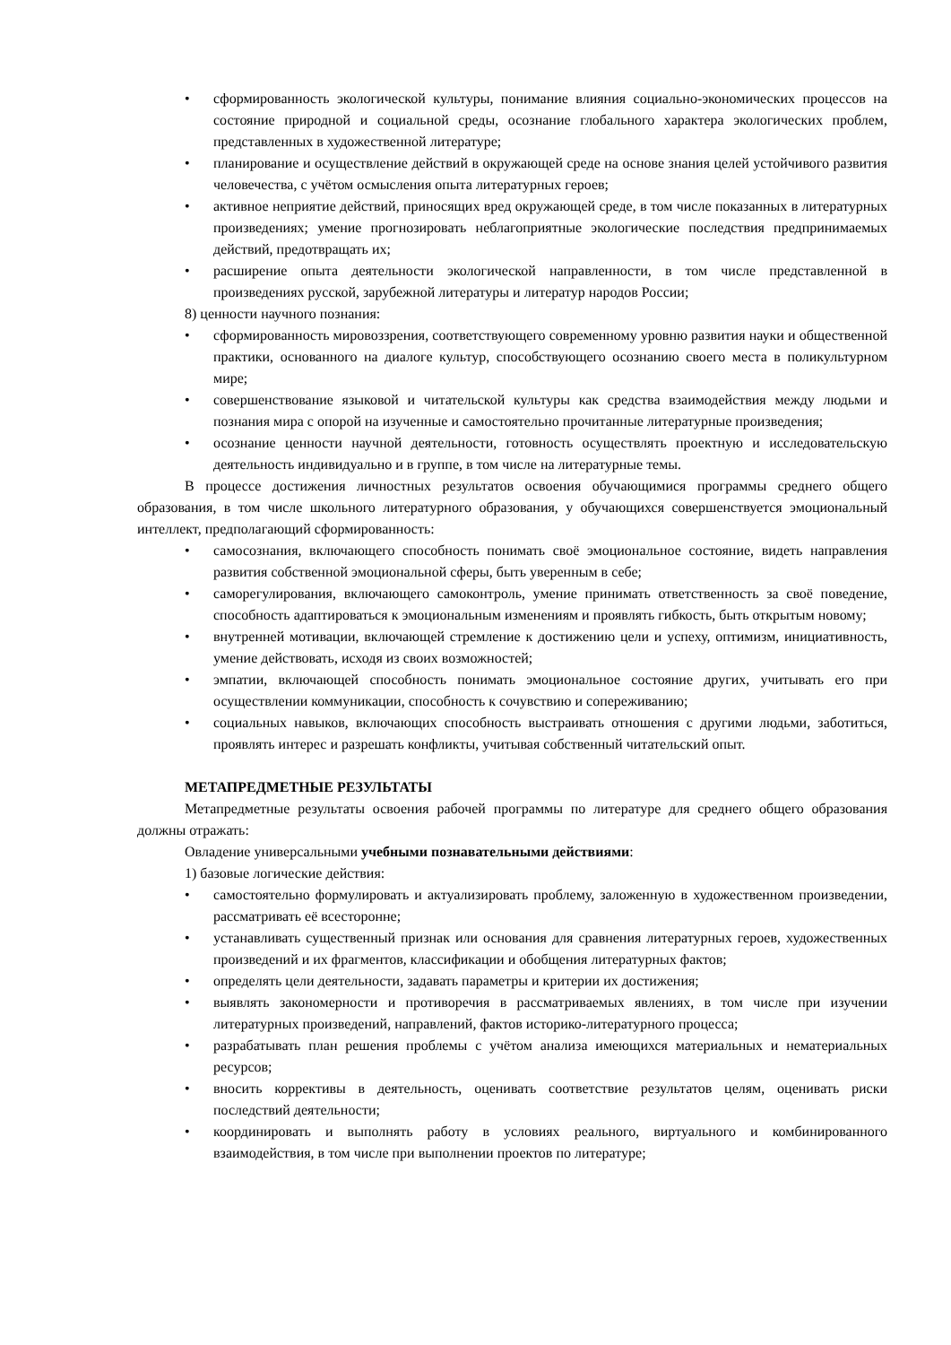• сформированность экологической культуры, понимание влияния социально-экономических процессов на состояние природной и социальной среды, осознание глобального характера экологических проблем, представленных в художественной литературе;
• планирование и осуществление действий в окружающей среде на основе знания целей устойчивого развития человечества, с учётом осмысления опыта литературных героев;
• активное неприятие действий, приносящих вред окружающей среде, в том числе показанных в литературных произведениях; умение прогнозировать неблагоприятные экологические последствия предпринимаемых действий, предотвращать их;
• расширение опыта деятельности экологической направленности, в том числе представленной в произведениях русской, зарубежной литературы и литератур народов России;
8) ценности научного познания:
• сформированность мировоззрения, соответствующего современному уровню развития науки и общественной практики, основанного на диалоге культур, способствующего осознанию своего места в поликультурном мире;
• совершенствование языковой и читательской культуры как средства взаимодействия между людьми и познания мира с опорой на изученные и самостоятельно прочитанные литературные произведения;
• осознание ценности научной деятельности, готовность осуществлять проектную и исследовательскую деятельность индивидуально и в группе, в том числе на литературные темы.
В процессе достижения личностных результатов освоения обучающимися программы среднего общего образования, в том числе школьного литературного образования, у обучающихся совершенствуется эмоциональный интеллект, предполагающий сформированность:
• самосознания, включающего способность понимать своё эмоциональное состояние, видеть направления развития собственной эмоциональной сферы, быть уверенным в себе;
• саморегулирования, включающего самоконтроль, умение принимать ответственность за своё поведение, способность адаптироваться к эмоциональным изменениям и проявлять гибкость, быть открытым новому;
• внутренней мотивации, включающей стремление к достижению цели и успеху, оптимизм, инициативность, умение действовать, исходя из своих возможностей;
• эмпатии, включающей способность понимать эмоциональное состояние других, учитывать его при осуществлении коммуникации, способность к сочувствию и сопереживанию;
• социальных навыков, включающих способность выстраивать отношения с другими людьми, заботиться, проявлять интерес и разрешать конфликты, учитывая собственный читательский опыт.
МЕТАПРЕДМЕТНЫЕ РЕЗУЛЬТАТЫ
Метапредметные результаты освоения рабочей программы по литературе для среднего общего образования должны отражать:
Овладение универсальными учебными познавательными действиями:
1) базовые логические действия:
• самостоятельно формулировать и актуализировать проблему, заложенную в художественном произведении, рассматривать её всесторонне;
• устанавливать существенный признак или основания для сравнения литературных героев, художественных произведений и их фрагментов, классификации и обобщения литературных фактов;
• определять цели деятельности, задавать параметры и критерии их достижения;
• выявлять закономерности и противоречия в рассматриваемых явлениях, в том числе при изучении литературных произведений, направлений, фактов историко-литературного процесса;
• разрабатывать план решения проблемы с учётом анализа имеющихся материальных и нематериальных ресурсов;
• вносить коррективы в деятельность, оценивать соответствие результатов целям, оценивать риски последствий деятельности;
• координировать и выполнять работу в условиях реального, виртуального и комбинированного взаимодействия, в том числе при выполнении проектов по литературе;